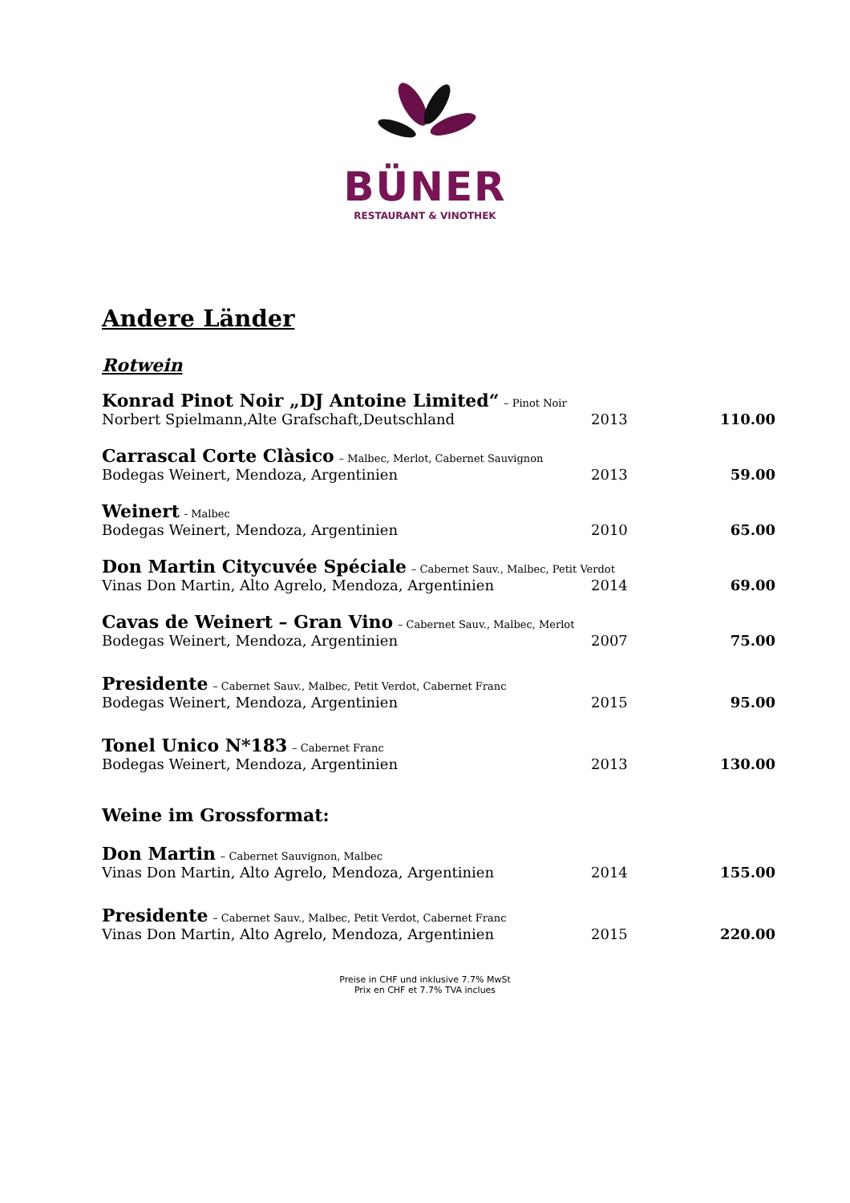BÜNER
RESTAURANT & VINOTHEK
Andere Länder
Rotwein
| Konrad Pinot Noir „DJ Antoine Limited“ – Pinot Noir | | |
| Norbert Spielmann,Alte Grafschaft,Deutschland | 2013 | 110.00 |
| Carrascal Corte Clàsico – Malbec, Merlot, Cabernet Sauvignon | | |
| Bodegas Weinert, Mendoza, Argentinien | 2013 | 59.00 |
| Weinert - Malbec | | |
| Bodegas Weinert, Mendoza, Argentinien | 2010 | 65.00 |
| Don Martin Citycuvée Spéciale – Cabernet Sauv., Malbec, Petit Verdot | | |
| Vinas Don Martin, Alto Agrelo, Mendoza, Argentinien | 2014 | 69.00 |
| Cavas de Weinert – Gran Vino – Cabernet Sauv., Malbec, Merlot | | |
| Bodegas Weinert, Mendoza, Argentinien | 2007 | 75.00 |
| Presidente – Cabernet Sauv., Malbec, Petit Verdot, Cabernet Franc | | |
| Bodegas Weinert, Mendoza, Argentinien | 2015 | 95.00 |
| Tonel Unico N*183 – Cabernet Franc | | |
| Bodegas Weinert, Mendoza, Argentinien | 2013 | 130.00 |
Weine im Grossformat:
| Don Martin – Cabernet Sauvignon, Malbec | | |
| Vinas Don Martin, Alto Agrelo, Mendoza, Argentinien | 2014 | 155.00 |
| Presidente – Cabernet Sauv., Malbec, Petit Verdot, Cabernet Franc | | |
| Vinas Don Martin, Alto Agrelo, Mendoza, Argentinien | 2015 | 220.00 |
Preise in CHF und inklusive 7.7% MwSt
Prix en CHF et 7.7% TVA inclues